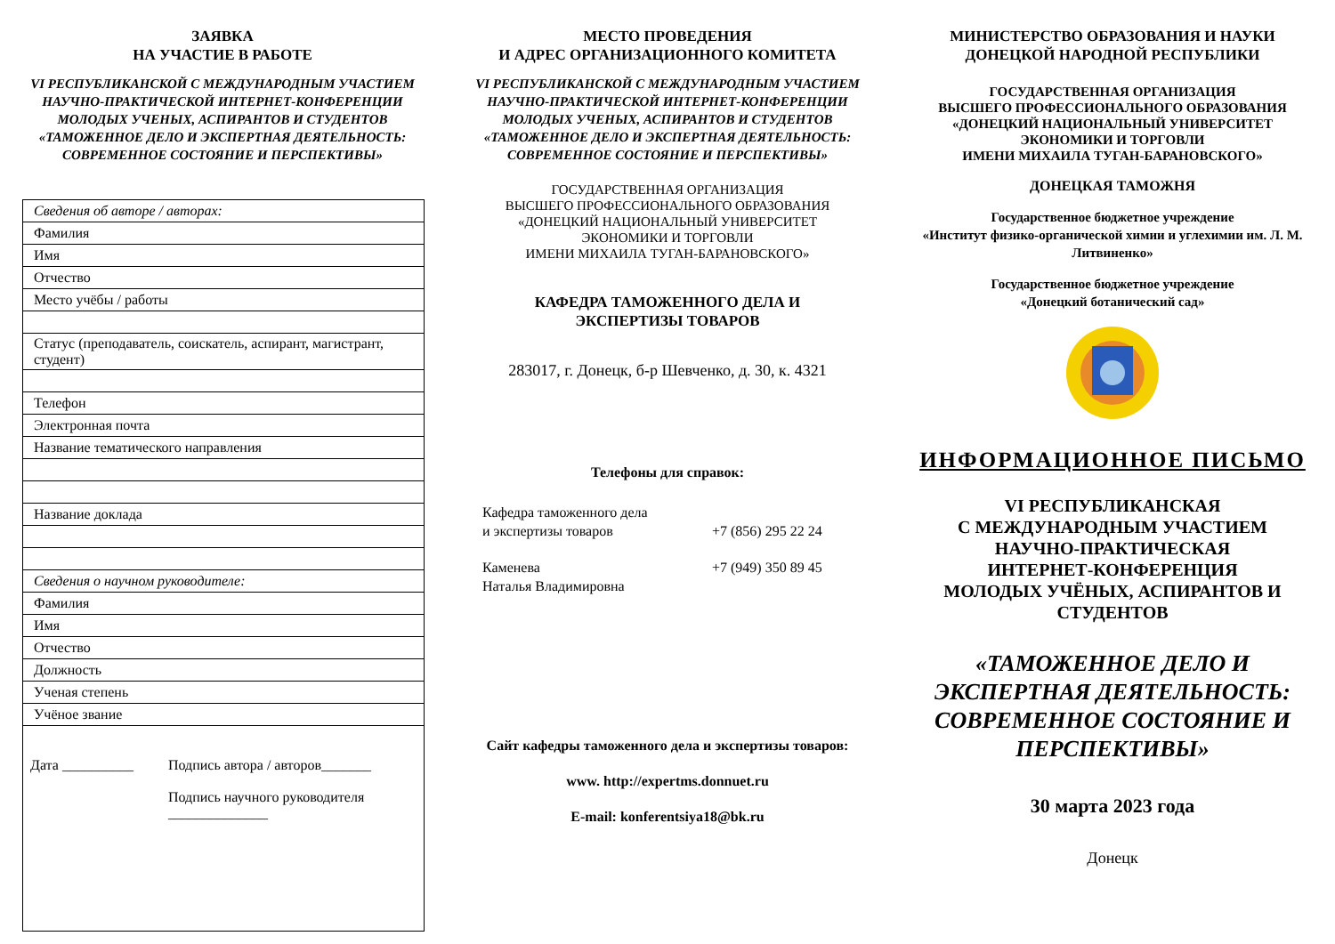ЗАЯВКА
НА УЧАСТИЕ В РАБОТЕ
VI РЕСПУБЛИКАНСКОЙ С МЕЖДУНАРОДНЫМ УЧАСТИЕМ НАУЧНО-ПРАКТИЧЕСКОЙ ИНТЕРНЕТ-КОНФЕРЕНЦИИ МОЛОДЫХ УЧЕНЫХ, АСПИРАНТОВ И СТУДЕНТОВ «ТАМОЖЕННОЕ ДЕЛО И ЭКСПЕРТНАЯ ДЕЯТЕЛЬНОСТЬ: СОВРЕМЕННОЕ СОСТОЯНИЕ И ПЕРСПЕКТИВЫ»
| Сведения об авторе / авторах: |
| Фамилия |
| Имя |
| Отчество |
| Место учёбы / работы |
| Статус (преподаватель, соискатель, аспирант, магистрант, студент) |
| Телефон |
| Электронная почта |
| Название тематического направления |
| Название доклада |
| Сведения о научном руководителе: |
| Фамилия |
| Имя |
| Отчество |
| Должность |
| Ученая степень |
| Учёное звание |
| Дата __________ Подпись автора / авторов_______ Подпись научного руководителя ______________ |
МЕСТО ПРОВЕДЕНИЯ
И АДРЕС ОРГАНИЗАЦИОННОГО КОМИТЕТА
VI РЕСПУБЛИКАНСКОЙ С МЕЖДУНАРОДНЫМ УЧАСТИЕМ НАУЧНО-ПРАКТИЧЕСКОЙ ИНТЕРНЕТ-КОНФЕРЕНЦИИ МОЛОДЫХ УЧЕНЫХ, АСПИРАНТОВ И СТУДЕНТОВ «ТАМОЖЕННОЕ ДЕЛО И ЭКСПЕРТНАЯ ДЕЯТЕЛЬНОСТЬ: СОВРЕМЕННОЕ СОСТОЯНИЕ И ПЕРСПЕКТИВЫ»
ГОСУДАРСТВЕННАЯ ОРГАНИЗАЦИЯ
ВЫСШЕГО ПРОФЕССИОНАЛЬНОГО ОБРАЗОВАНИЯ
«ДОНЕЦКИЙ НАЦИОНАЛЬНЫЙ УНИВЕРСИТЕТ
ЭКОНОМИКИ И ТОРГОВЛИ
ИМЕНИ МИХАИЛА ТУГАН-БАРАНОВСКОГО»
КАФЕДРА ТАМОЖЕННОГО ДЕЛА И
ЭКСПЕРТИЗЫ ТОВАРОВ
283017, г. Донецк, б-р Шевченко, д. 30, к. 4321
Телефоны для справок:
Кафедра таможенного дела
и экспертизы товаров
+7 (856) 295 22 24
Каменева
Наталья Владимировна
+7 (949) 350 89 45
Сайт кафедры таможенного дела и экспертизы товаров:
www. http://expertms.donnuet.ru
E-mail: konferentsiya18@bk.ru
МИНИСТЕРСТВО ОБРАЗОВАНИЯ И НАУКИ
ДОНЕЦКОЙ НАРОДНОЙ РЕСПУБЛИКИ
ГОСУДАРСТВЕННАЯ ОРГАНИЗАЦИЯ
ВЫСШЕГО ПРОФЕССИОНАЛЬНОГО ОБРАЗОВАНИЯ
«ДОНЕЦКИЙ НАЦИОНАЛЬНЫЙ УНИВЕРСИТЕТ
ЭКОНОМИКИ И ТОРГОВЛИ
ИМЕНИ МИХАИЛА ТУГАН-БАРАНОВСКОГО»
ДОНЕЦКАЯ ТАМОЖНЯ
Государственное бюджетное учреждение
«Институт физико-органической химии и углехимии им. Л. М. Литвиненко»
Государственное бюджетное учреждение
«Донецкий ботанический сад»
ИНФОРМАЦИОННОЕ ПИСЬМО
VI РЕСПУБЛИКАНСКАЯ
С МЕЖДУНАРОДНЫМ УЧАСТИЕМ
НАУЧНО-ПРАКТИЧЕСКАЯ
ИНТЕРНЕТ-КОНФЕРЕНЦИЯ
МОЛОДЫХ УЧЁНЫХ, АСПИРАНТОВ И СТУДЕНТОВ
«ТАМОЖЕННОЕ ДЕЛО И ЭКСПЕРТНАЯ ДЕЯТЕЛЬНОСТЬ: СОВРЕМЕННОЕ СОСТОЯНИЕ И ПЕРСПЕКТИВЫ»
30 марта 2023 года
Донецк